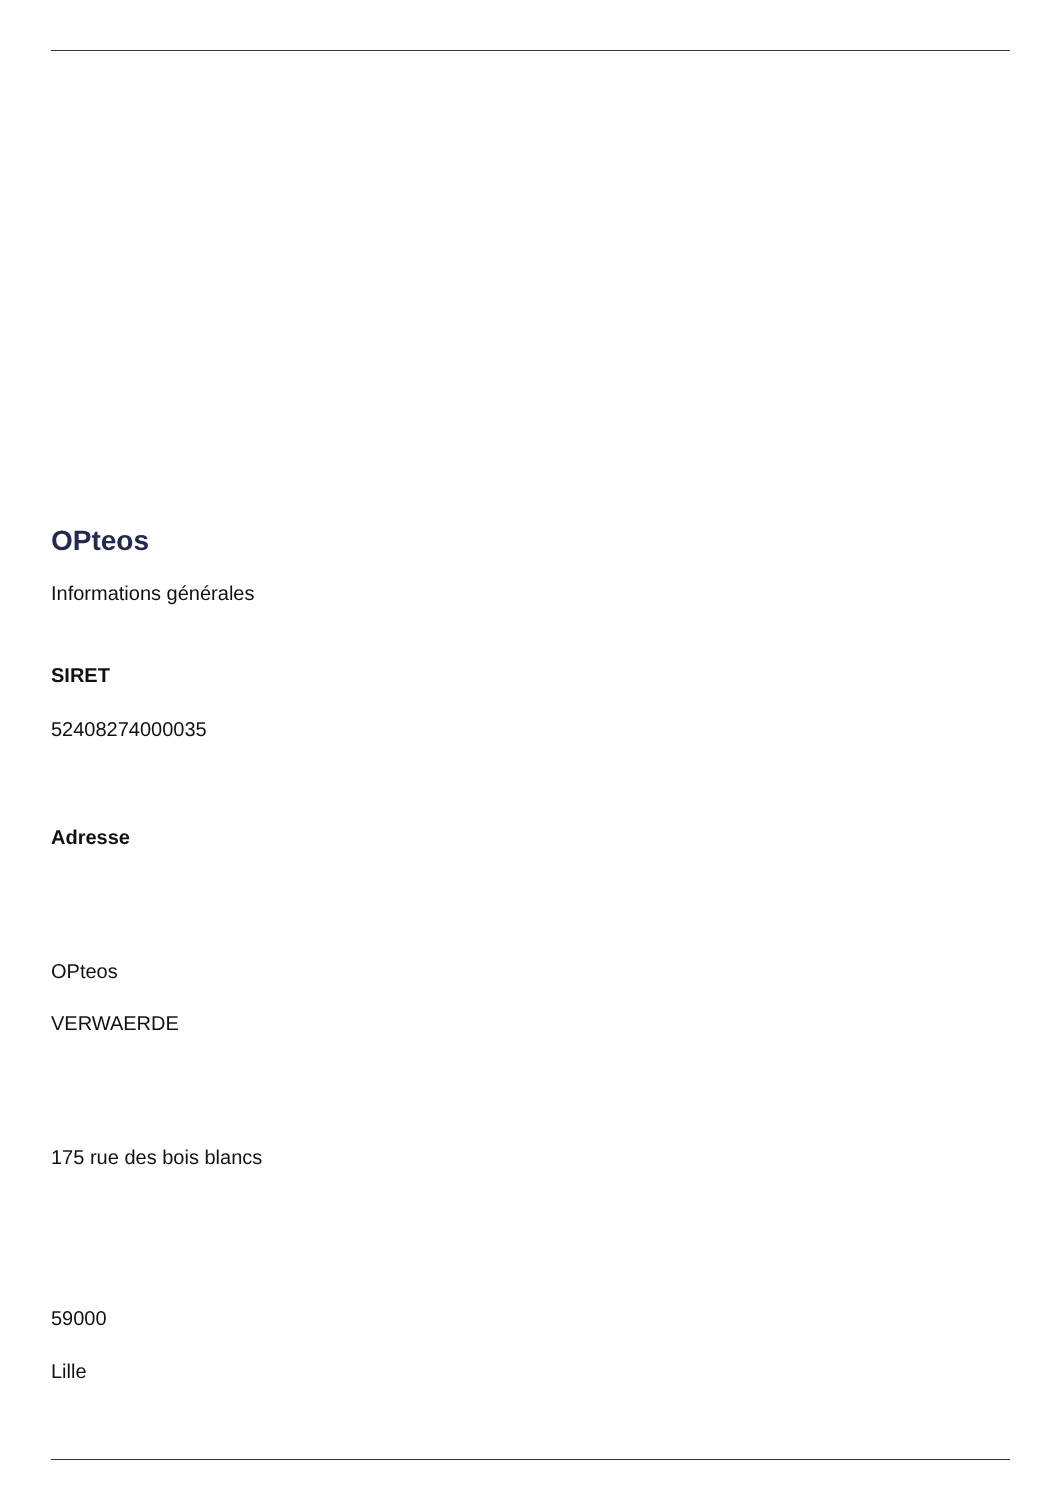OPteos
Informations générales
SIRET
52408274000035
Adresse
OPteos
VERWAERDE
175 rue des bois blancs
59000
Lille